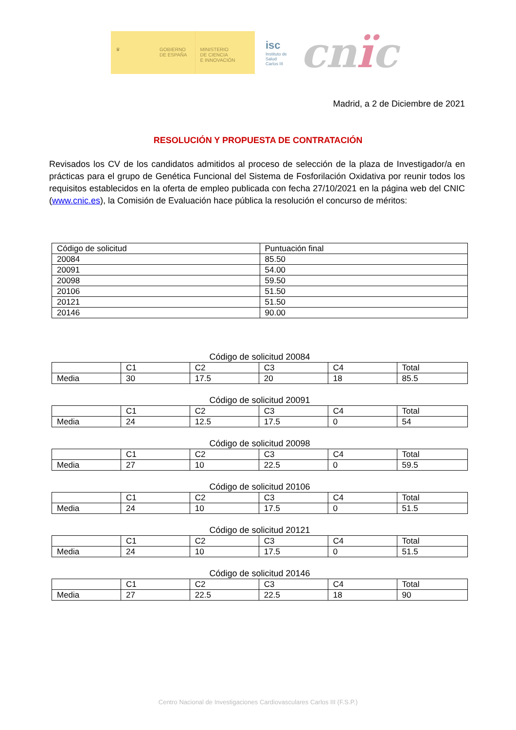♛ GOBIERNO
DE ESPAÑA
MINISTERIO
DE CIENCIA
E INNOVACIÓN
isc
Instituto de Salud Carlos III
cnïc
Madrid, a 2 de Diciembre de 2021
RESOLUCIÓN Y PROPUESTA DE CONTRATACIÓN
Revisados los CV de los candidatos admitidos al proceso de selección de la plaza de Investigador/a en prácticas para el grupo de Genética Funcional del Sistema de Fosforilación Oxidativa por reunir todos los requisitos establecidos en la oferta de empleo publicada con fecha 27/10/2021 en la página web del CNIC (www.cnic.es), la Comisión de Evaluación hace pública la resolución el concurso de méritos:
| Código de solicitud | Puntuación final |
| 20084 | 85.50 |
| 20091 | 54.00 |
| 20098 | 59.50 |
| 20106 | 51.50 |
| 20121 | 51.50 |
| 20146 | 90.00 |
Código de solicitud 20084
| | C1 | C2 | C3 | C4 | Total |
| Media | 30 | 17.5 | 20 | 18 | 85.5 |
Código de solicitud 20091
| | C1 | C2 | C3 | C4 | Total |
| Media | 24 | 12.5 | 17.5 | 0 | 54 |
Código de solicitud 20098
| | C1 | C2 | C3 | C4 | Total |
| Media | 27 | 10 | 22.5 | 0 | 59.5 |
Código de solicitud 20106
| | C1 | C2 | C3 | C4 | Total |
| Media | 24 | 10 | 17.5 | 0 | 51.5 |
Código de solicitud 20121
| | C1 | C2 | C3 | C4 | Total |
| Media | 24 | 10 | 17.5 | 0 | 51.5 |
Código de solicitud 20146
| | C1 | C2 | C3 | C4 | Total |
| Media | 27 | 22.5 | 22.5 | 18 | 90 |
Centro Nacional de Investigaciones Cardiovasculares Carlos III (F.S.P.)